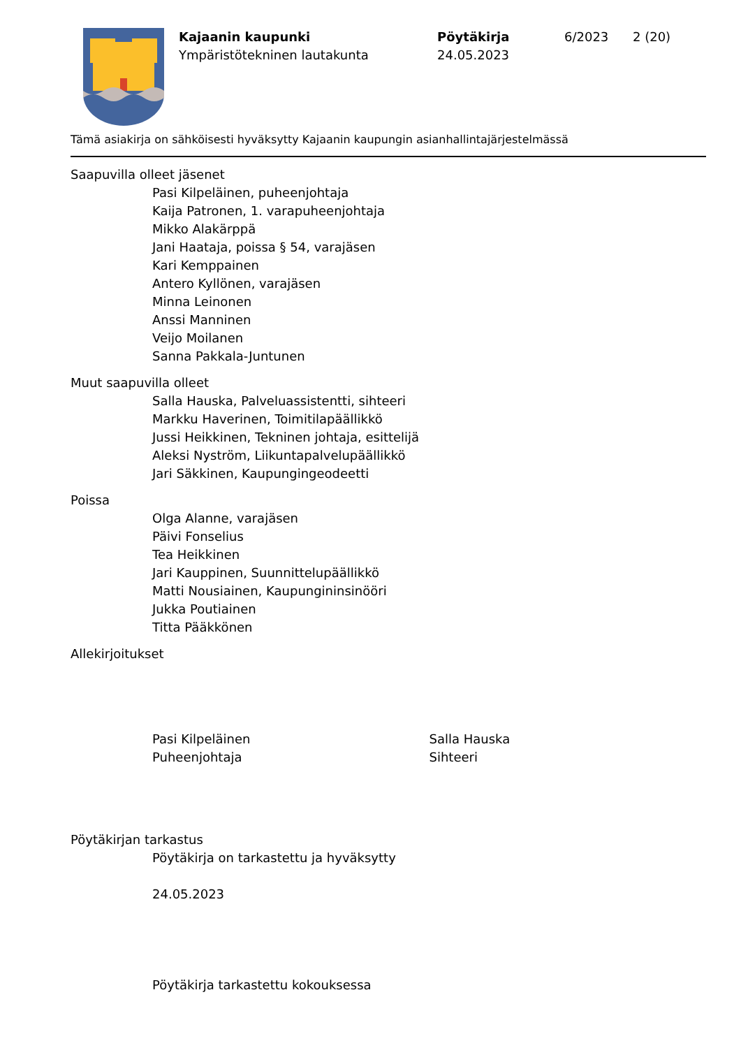Kajaanin kaupunki
Ympäristötekninen lautakunta
Pöytäkirja
24.05.2023
6/2023 2 (20)
Tämä asiakirja on sähköisesti hyväksytty Kajaanin kaupungin asianhallintajärjestelmässä
Saapuvilla olleet jäsenet
Pasi Kilpeläinen, puheenjohtaja
Kaija Patronen, 1. varapuheenjohtaja
Mikko Alakärppä
Jani Haataja, poissa § 54, varajäsen
Kari Kemppainen
Antero Kyllönen, varajäsen
Minna Leinonen
Anssi Manninen
Veijo Moilanen
Sanna Pakkala-Juntunen
Muut saapuvilla olleet
Salla Hauska, Palveluassistentti, sihteeri
Markku Haverinen, Toimitilapäällikkö
Jussi Heikkinen, Tekninen johtaja, esittelijä
Aleksi Nyström, Liikuntapalvelupäällikkö
Jari Säkkinen, Kaupungingeodeetti
Poissa
Olga Alanne, varajäsen
Päivi Fonselius
Tea Heikkinen
Jari Kauppinen, Suunnittelupäällikkö
Matti Nousiainen, Kaupungininsinööri
Jukka Poutiainen
Titta Pääkkönen
Allekirjoitukset
Pasi Kilpeläinen
Puheenjohtaja
Salla Hauska
Sihteeri
Pöytäkirjan tarkastus
Pöytäkirja on tarkastettu ja hyväksytty
24.05.2023
Pöytäkirja tarkastettu kokouksessa